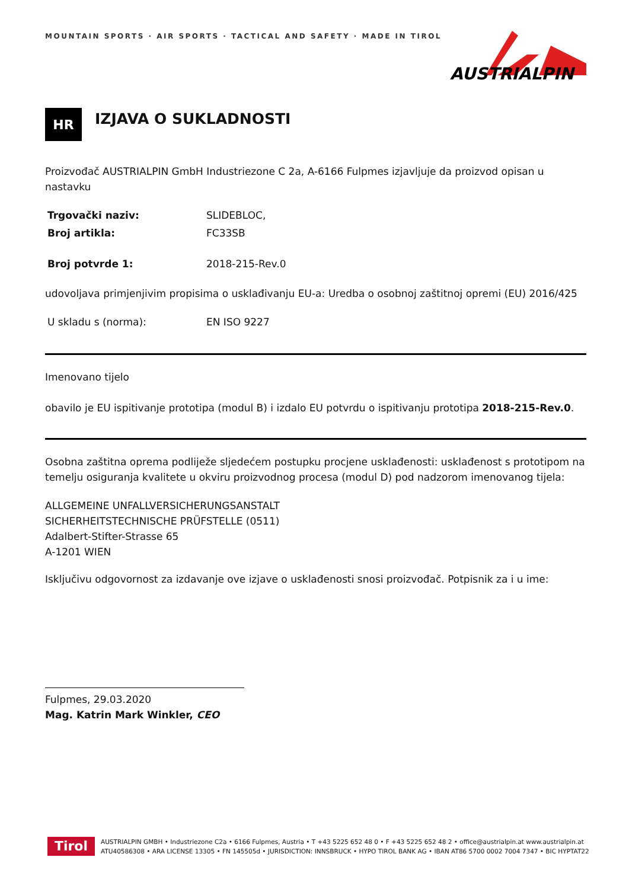MOUNTAIN SPORTS · AIR SPORTS · TACTICAL AND SAFETY · MADE IN TIROL
AUSTRIALPIN
HR
IZJAVA O SUKLADNOSTI
Proizvođač AUSTRIALPIN GmbH Industriezone C 2a, A-6166 Fulpmes izjavljuje da proizvod opisan u nastavku
Trgovački naziv: SLIDEBLOC,
Broj artikla: FC33SB
Broj potvrde 1: 2018-215-Rev.0
udovoljava primjenjivim propisima o usklađivanju EU-a: Uredba o osobnoj zaštitnoj opremi (EU) 2016/425
U skladu s (norma): EN ISO 9227
Imenovano tijelo
obavilo je EU ispitivanje prototipa (modul B) i izdalo EU potvrdu o ispitivanju prototipa 2018-215-Rev.0.
Osobna zaštitna oprema podliježe sljedećem postupku procjene usklađenosti: usklađenost s prototipom na temelju osiguranja kvalitete u okviru proizvodnog procesa (modul D) pod nadzorom imenovanog tijela:
ALLGEMEINE UNFALLVERSICHERUNGSANSTALT
SICHERHEITSTECHNISCHE PRÜFSTELLE (0511)
Adalbert-Stifter-Strasse 65
A-1201 WIEN
Isključivu odgovornost za izdavanje ove izjave o usklađenosti snosi proizvođač. Potpisnik za i u ime:
Fulpmes, 29.03.2020
Mag. Katrin Mark Winkler, CEO
Tirol
AUSTRIALPIN GMBH • Industriezone C2a • 6166 Fulpmes, Austria • T +43 5225 652 48 0 • F +43 5225 652 48 2 • office@austrialpin.at www.austrialpin.at
ATU40586308 • ARA LICENSE 13305 • FN 145505d • JURISDICTION: INNSBRUCK • HYPO TIROL BANK AG • IBAN AT86 5700 0002 7004 7347 • BIC HYPTAT22